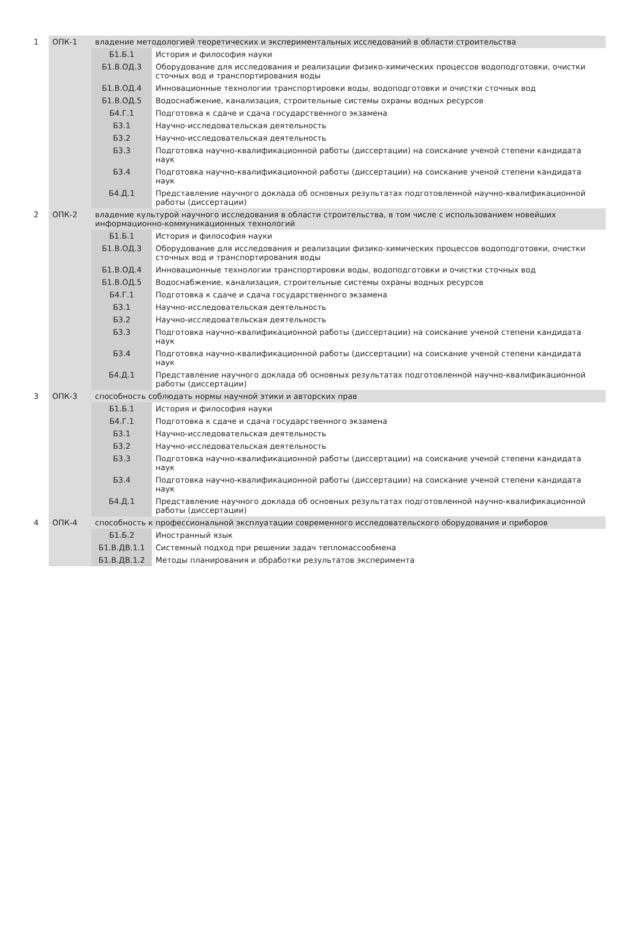| 1 | ОПК-1 | владение методологией теоретических и экспериментальных исследований в области строительства | |
| | | Б1.Б.1 | История и философия науки |
| | | Б1.В.ОД.3 | Оборудование для исследования и реализации физико-химических процессов водоподготовки, очистки сточных вод и транспортирования воды |
| | | Б1.В.ОД.4 | Инновационные технологии транспортировки воды, водоподготовки и очистки сточных вод |
| | | Б1.В.ОД.5 | Водоснабжение, канализация, строительные системы охраны водных ресурсов |
| | | Б4.Г.1 | Подготовка к сдаче и сдача государственного экзамена |
| | | Б3.1 | Научно-исследовательская деятельность |
| | | Б3.2 | Научно-исследовательская деятельность |
| | | Б3.3 | Подготовка научно-квалификационной работы (диссертации) на соискание ученой степени кандидата наук |
| | | Б3.4 | Подготовка научно-квалификационной работы (диссертации) на соискание ученой степени кандидата наук |
| | | Б4.Д.1 | Представление научного доклада об основных результатах подготовленной научно-квалификационной работы (диссертации) |
| 2 | ОПК-2 | владение культурой научного исследования в области строительства, в том числе с использованием новейших информационно-коммуникационных технологий | |
| | | Б1.Б.1 | История и философия науки |
| | | Б1.В.ОД.3 | Оборудование для исследования и реализации физико-химических процессов водоподготовки, очистки сточных вод и транспортирования воды |
| | | Б1.В.ОД.4 | Инновационные технологии транспортировки воды, водоподготовки и очистки сточных вод |
| | | Б1.В.ОД.5 | Водоснабжение, канализация, строительные системы охраны водных ресурсов |
| | | Б4.Г.1 | Подготовка к сдаче и сдача государственного экзамена |
| | | Б3.1 | Научно-исследовательская деятельность |
| | | Б3.2 | Научно-исследовательская деятельность |
| | | Б3.3 | Подготовка научно-квалификационной работы (диссертации) на соискание ученой степени кандидата наук |
| | | Б3.4 | Подготовка научно-квалификационной работы (диссертации) на соискание ученой степени кандидата наук |
| | | Б4.Д.1 | Представление научного доклада об основных результатах подготовленной научно-квалификационной работы (диссертации) |
| 3 | ОПК-3 | способность соблюдать нормы научной этики и авторских прав | |
| | | Б1.Б.1 | История и философия науки |
| | | Б4.Г.1 | Подготовка к сдаче и сдача государственного экзамена |
| | | Б3.1 | Научно-исследовательская деятельность |
| | | Б3.2 | Научно-исследовательская деятельность |
| | | Б3.3 | Подготовка научно-квалификационной работы (диссертации) на соискание ученой степени кандидата наук |
| | | Б3.4 | Подготовка научно-квалификационной работы (диссертации) на соискание ученой степени кандидата наук |
| | | Б4.Д.1 | Представление научного доклада об основных результатах подготовленной научно-квалификационной работы (диссертации) |
| 4 | ОПК-4 | способность к профессиональной эксплуатации современного исследовательского оборудования и приборов | |
| | | Б1.Б.2 | Иностранный язык |
| | | Б1.В.ДВ.1.1 | Системный подход при решении задач тепломассообмена |
| | | Б1.В.ДВ.1.2 | Методы планирования и обработки результатов эксперимента |